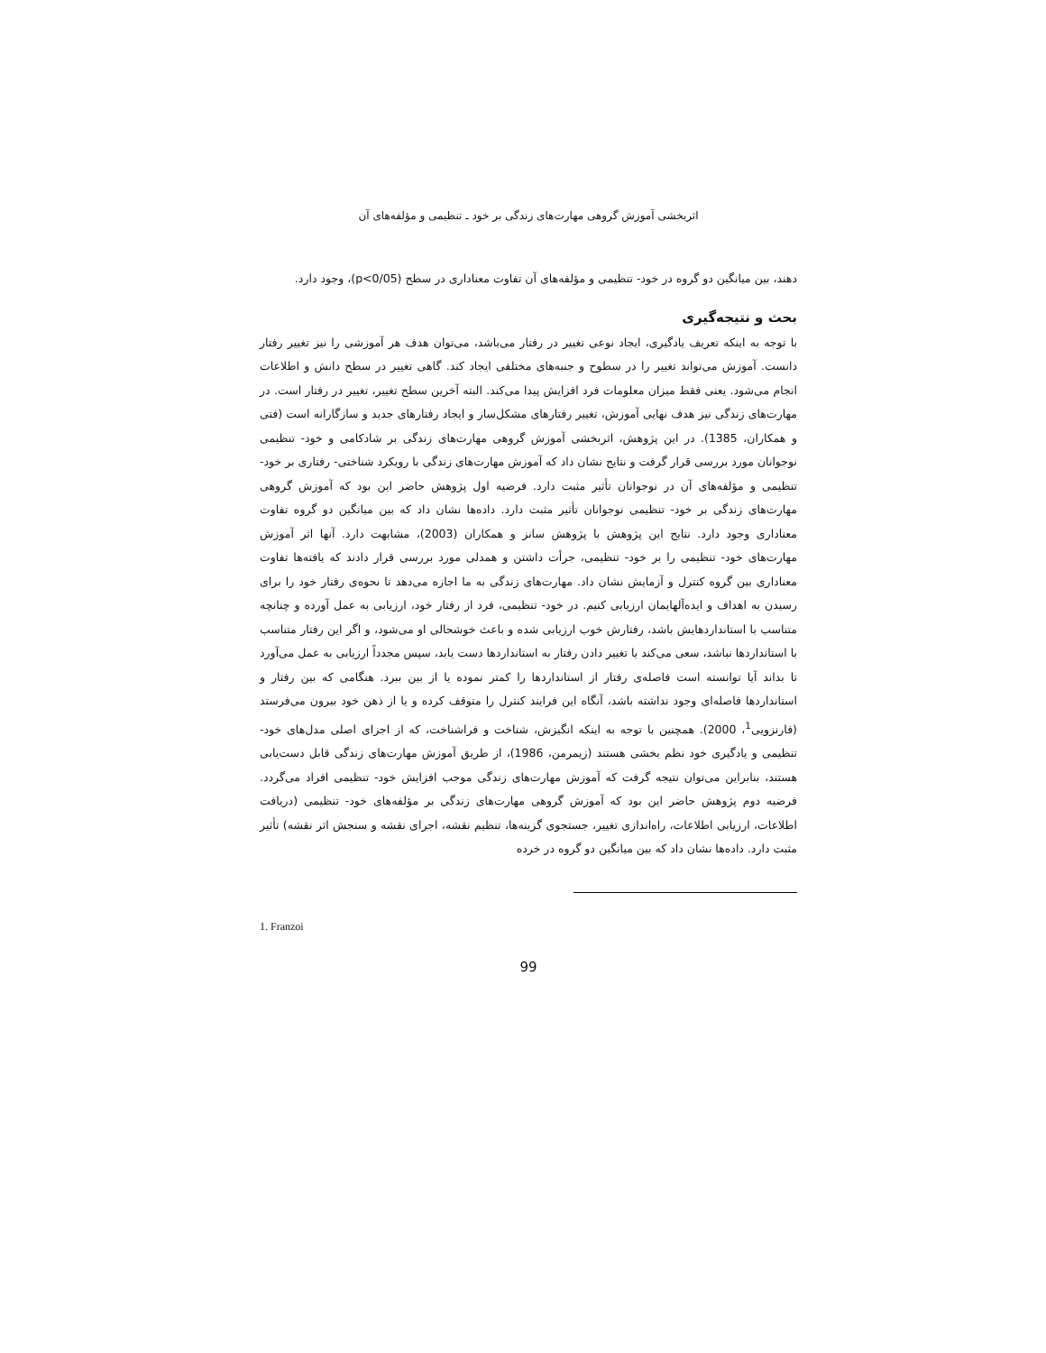اثربخشی آموزش گروهی مهارت‌های زندگی بر خود ـ تنظیمی و مؤلفه‌های آن
دهند، بین میانگین دو گروه در خود- تنظیمی و مؤلفه‌های آن تفاوت معناداری در سطح (p<0/05)، وجود دارد.
بحث و نتیجه‌گیری
با توجه به اینکه تعریف یادگیری، ایجاد نوعی تغییر در رفتار می‌باشد، می‌توان هدف هر آموزشی را نیز تغییر رفتار دانست. آموزش می‌تواند تغییر را در سطوح و جنبه‌های مختلفی ایجاد کند. گاهی تغییر در سطح دانش و اطلاعات انجام می‌شود. یعنی فقط میزان معلومات فرد افزایش پیدا می‌کند. البته آخرین سطح تغییر، تغییر در رفتار است. در مهارت‌های زندگی نیز هدف نهایی آموزش، تغییر رفتارهای مشکل‌ساز و ایجاد رفتارهای جدید و سازگارانه است (فتی و همکاران، 1385). در این پژوهش، اثربخشی آموزش گروهی مهارت‌های زندگی بر شادکامی و خود- تنظیمی نوجوانان مورد بررسی قرار گرفت و نتایج نشان داد که آموزش مهارت‌های زندگی با رویکرد شناختی- رفتاری بر خود- تنظیمی و مؤلفه‌های آن در نوجوانان تأثیر مثبت دارد. فرضیه اول پژوهش حاضر این بود که آموزش گروهی مهارت‌های زندگی بر خود- تنظیمی نوجوانان تأثیر مثبت دارد. داده‌ها نشان داد که بین میانگین دو گروه تفاوت معناداری وجود دارد. نتایج این پژوهش با پژوهش سانز و همکاران (2003)، مشابهت دارد. آنها اثر آموزش مهارت‌های خود- تنظیمی را بر خود- تنظیمی، جرأت داشتن و همدلی مورد بررسی قرار دادند که یافته‌ها تفاوت معناداری بین گروه کنترل و آزمایش نشان داد. مهارت‌های زندگی به ما اجازه می‌دهد تا نحوه‌ی رفتار خود را برای رسیدن به اهداف و ایده‌آلهایمان ارزیابی کنیم. در خود- تنظیمی، فرد از رفتار خود، ارزیابی به عمل آورده و چنانچه متناسب با استانداردهایش باشد، رفتارش خوب ارزیابی شده و باعث خوشحالی او می‌شود، و اگر این رفتار متناسب با استانداردها نباشد، سعی می‌کند با تغییر دادن رفتار به استانداردها دست یابد، سپس مجدداً ارزیابی به عمل می‌آورد تا بداند آیا توانسته است فاصله‌ی رفتار از استانداردها را کمتر نموده یا از بین ببرد. هنگامی که بین رفتار و استانداردها فاصله‌ای وجود نداشته باشد، آنگاه این فرایند کنترل را متوقف کرده و یا از ذهن خود بیرون می‌فرستد (فارنزویی<sup>1</sup>، 2000). همچنین با توجه به اینکه انگیزش، شناخت و فراشناخت، که از اجزای اصلی مدل‌های خود- تنظیمی و یادگیری خود نظم بخشی هستند (زیمرمن، 1986)، از طریق آموزش مهارت‌های زندگی قابل دست‌یابی هستند، بنابراین می‌توان نتیجه گرفت که آموزش مهارت‌های زندگی موجب افزایش خود- تنظیمی افراد می‌گردد. فرضیه دوم پژوهش حاضر این بود که آموزش گروهی مهارت‌های زندگی بر مؤلفه‌های خود- تنظیمی (دریافت اطلاعات، ارزیابی اطلاعات، راه‌اندازی تغییر، جستجوی گزینه‌ها، تنظیم نقشه، اجرای نقشه و سنجش اثر نقشه) تأثیر مثبت دارد. داده‌ها نشان داد که بین میانگین دو گروه در خرده
1. Franzoi
99